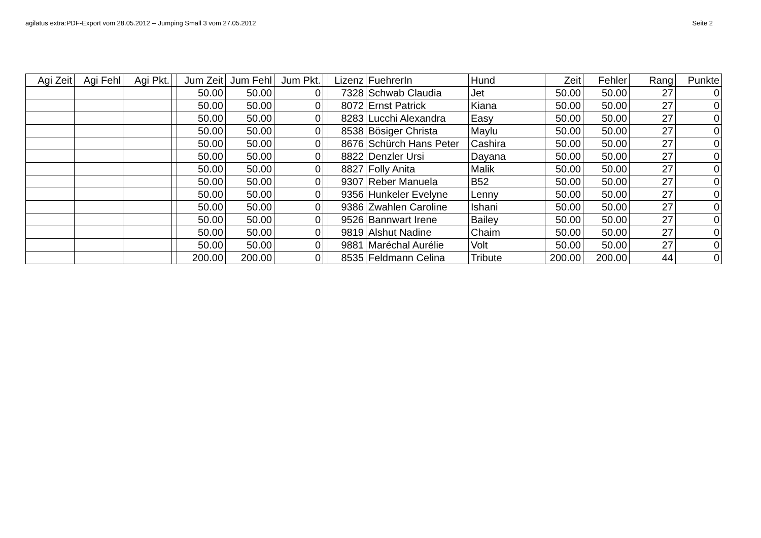agilatus extra:PDF-Export vom 28.05.2012 -- Jumping Small 3 vom 27.05.2012 Seite 2
| Agi Zeit | Agi Fehl | Agi Pkt. | | Jum Zeit | Jum Fehl | Jum Pkt. | | Lizenz | FuehrerIn | Hund | Zeit | Fehler | Rang | Punkte |
| --- | --- | --- | --- | --- | --- | --- | --- | --- | --- | --- | --- | --- | --- | --- |
| | | | | 50.00 | 50.00 | 0 | | 7328 | Schwab Claudia | Jet | 50.00 | 50.00 | 27 | 0 |
| | | | | 50.00 | 50.00 | 0 | | 8072 | Ernst Patrick | Kiana | 50.00 | 50.00 | 27 | 0 |
| | | | | 50.00 | 50.00 | 0 | | 8283 | Lucchi Alexandra | Easy | 50.00 | 50.00 | 27 | 0 |
| | | | | 50.00 | 50.00 | 0 | | 8538 | Bösiger Christa | Maylu | 50.00 | 50.00 | 27 | 0 |
| | | | | 50.00 | 50.00 | 0 | | 8676 | Schürch Hans Peter | Cashira | 50.00 | 50.00 | 27 | 0 |
| | | | | 50.00 | 50.00 | 0 | | 8822 | Denzler Ursi | Dayana | 50.00 | 50.00 | 27 | 0 |
| | | | | 50.00 | 50.00 | 0 | | 8827 | Folly Anita | Malik | 50.00 | 50.00 | 27 | 0 |
| | | | | 50.00 | 50.00 | 0 | | 9307 | Reber Manuela | B52 | 50.00 | 50.00 | 27 | 0 |
| | | | | 50.00 | 50.00 | 0 | | 9356 | Hunkeler Evelyne | Lenny | 50.00 | 50.00 | 27 | 0 |
| | | | | 50.00 | 50.00 | 0 | | 9386 | Zwahlen Caroline | Ishani | 50.00 | 50.00 | 27 | 0 |
| | | | | 50.00 | 50.00 | 0 | | 9526 | Bannwart Irene | Bailey | 50.00 | 50.00 | 27 | 0 |
| | | | | 50.00 | 50.00 | 0 | | 9819 | Alshut Nadine | Chaim | 50.00 | 50.00 | 27 | 0 |
| | | | | 50.00 | 50.00 | 0 | | 9881 | Maréchal Aurélie | Volt | 50.00 | 50.00 | 27 | 0 |
| | | | | 200.00 | 200.00 | 0 | | 8535 | Feldmann Celina | Tribute | 200.00 | 200.00 | 44 | 0 |